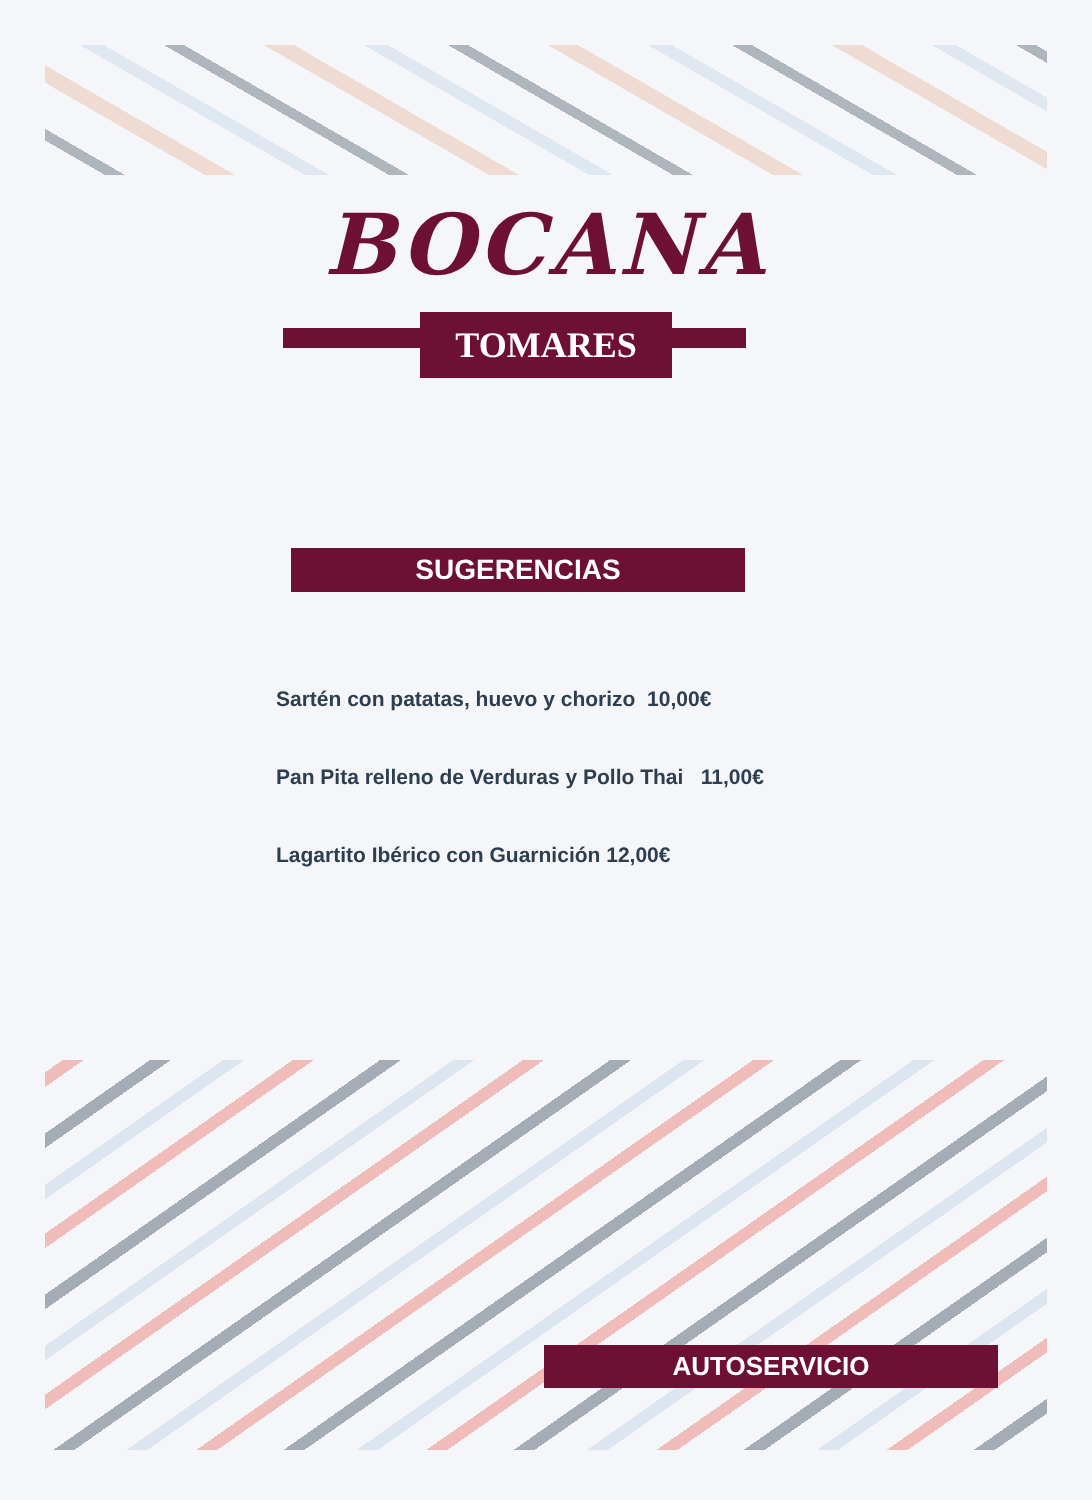BOCANA
TOMARES
SUGERENCIAS
Sartén con patatas, huevo y chorizo 10,00€
Pan Pita relleno de Verduras y Pollo Thai 11,00€
Lagartito Ibérico con Guarnición 12,00€
AUTOSERVICIO